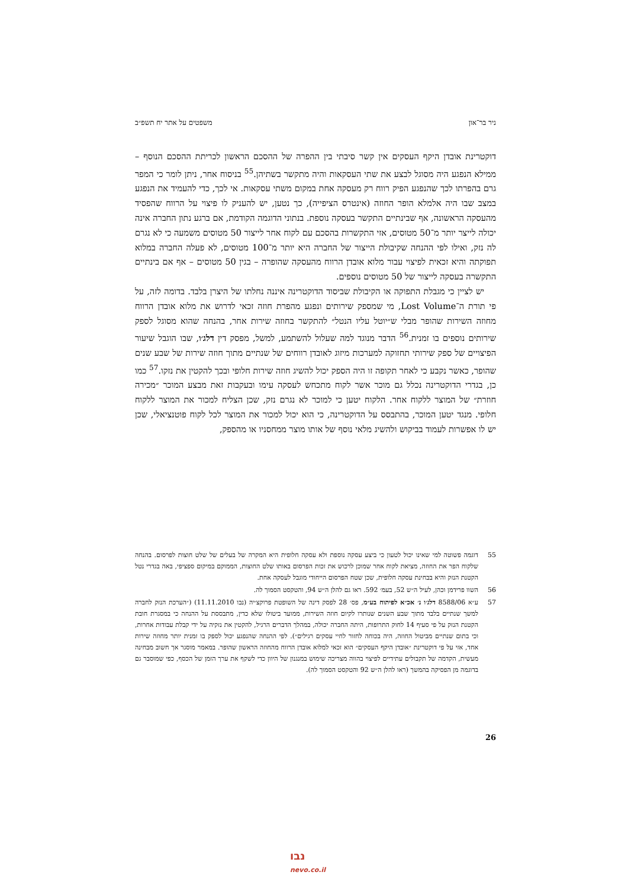ניר בר־און משפטים על אתר יח תשפ״ב
דוקטרינת אובדן היקף העסקים אין קשר סיבתי בין ההפרה של ההסכם הראשון לכריתת ההסכם הנוסף – ממילא הנפגע היה מסוגל לבצע את שתי העסקאות והיה מתקשר בשתיהן.<sup>55</sup> בניסוח אחר, ניתן לומר כי המפר גרם בהפרתו לכך שהנפגע הפיק רווח רק מעסקה אחת במקום משתי עסקאות. אי לכך, כדי להעמיד את הנפגע במצב שבו היה אלמלא הופר החוזה (אינטרס הציפייה), כך נטען, יש להעניק לו פיצוי על הרווח שהפסיד מהעסקה הראשונה, אף שבינתיים התקשר בעסקה נוספת. בנתוני הדוגמה הקודמת, אם ברגע נתון החברה אינה יכולה לייצר יותר מ־50 מטוסים, אזי התקשרות בהסכם עם לקוח אחר לייצור 50 מטוסים משמעה כי לא נגרם לה נזק, ואילו לפי ההנחה שקיבולת הייצור של החברה היא יותר מ־100 מטוסים, לא פעלה החברה במלוא תפוקתה והיא זכאית לפיצוי עבור מלוא אובדן הרווח מהעסקה שהופרה – בגין 50 מטוסים – אף אם בינתיים התקשרה בעסקה לייצור של 50 מטוסים נוספים.
יש לציין כי מגבלת התפוקה או הקיבולת שביסוד הדוקטרינה איננה נחלתו של היצרן בלבד. בדומה לזה, על פי תורת ה־Lost Volume, מי שמספק שירותים ונפגע מהפרת חוזה זכאי לדרוש את מלוא אובדן הרווח מחוזה השירות שהופר מבלי ש״יוטל עליו הנטל״ להתקשר בחוזה שירות אחר, בהנחה שהוא מסוגל לספק שירותים נוספים בו זמנית.<sup>56</sup> הדבר מנוגד למה שעלול להשתמע, למשל, מפסק דין דלג׳ו, שבו הוגבל שיעור הפיצויים של ספק שירותי תחזוקה למערכות מיזוג לאובדן רווחים של שנתיים מתוך חוזה שירות של שבע שנים שהופר, כאשר נקבע כי לאחר תקופה זו היה הספק יכול להשיג חוזה שירות חלופי ובכך להקטין את נזקו.<sup>57</sup> כמו כן, בגדרי הדוקטרינה נכלל גם מוכר אשר לקוח מתכחש לעסקה עימו ובעקבות זאת מבצע המוכר ״מכירה חוזרת״ של המוצר ללקוח אחר. הלקוח יטען כי למוכר לא נגרם נזק, שכן הצליח למכור את המוצר ללקוח חלופי. מנגד יטען המוכר, בהתבסס על הדוקטרינה, כי הוא יכול למכור את המוצר לכל לקוח פוטנציאלי, שכן יש לו אפשרות לעמוד בביקוש ולהשיג מלאי נוסף של אותו מוצר ממחסניו או מהספק,
55 דוגמה פשוטה למי שאינו יכול לטעון כי ביצע עסקה נוספת ולא עסקה חלופית היא המקרה של בעלים של שלט חוצות לפרסום. בהנחה שלקוח הפר את החוזה, מציאת לקוח אחר שמוכן לרכוש את זכות הפרסום באותו שלט החוצות, הממוקם במיקום ספציפי, באה בגדרי נטל הקטנת הנזק והיא בבחינת עסקה חלופית, שכן שטח הפרסום הייחודי מוגבל לעסקה אחת.
56 השוו פרידמן וכהן, לעיל ה״ש 52, בעמ׳ 592. ראו גם להלן ה״ש 94, והטקסט הסמוך לה.
57 ע״א 8588/06 דלג׳ו נ׳ אכ״א לפיתוח בע״מ, פס׳ 28 לפסק דינה של השופטת פרוקצ׳יה (נבו 11.11.2010) (״הערכת הנזק לחברה למשך שנתיים בלבד מתוך שבע השנים שנותרו לקיום חוזה השירות, ממועד ביטולו שלא כדין, מתבססת על ההנחה כי במסגרת חובת הקטנת הנזק על פי סעיף 14 לחוק התרופות, היתה החברה יכולה, במהלך הדברים הרגיל, להקטין את נזקיה על ידי קבלת עבודות אחרות, וכי בתום שנתיים מביטול החוזה, היה בכוחה לחזור לחיי עסקים רגילים״). לפי ההנחה שהנפגע יכול לספק בו זמנית יותר מחוזה שירות אחד, אזי על פי דוקטרינת ״אובדן היקף העסקים״ הוא זכאי למלוא אובדן הרווח מהחוזה הראשון שהופר. במאמר מוסגר אך חשוב מבחינה מעשית, הקדמה של תקבולים עתידיים לפיצוי בהווה מצריכה שימוש במנגנון של היוון כדי לשקף את ערך הזמן של הכסף, כפי שמוסבר גם בדוגמה מן הפסיקה בהמשך (ראו להלן ה״ש 92 והטקסט הסמוך לה).
26
נבו
nevo.co.il